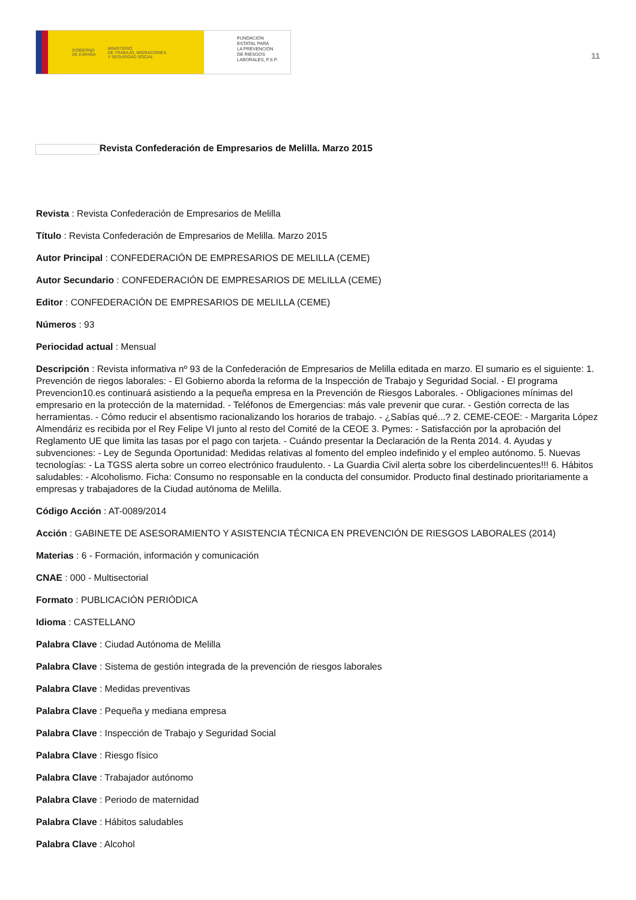GOBIERNO
DE ESPAÑA MINISTERIO
DE TRABAJO, MIGRACIONES
Y SEGURIDAD SOCIAL
FUNDACIÓN
ESTATAL PARA
LA PREVENCIÓN
DE RIESGOS
LABORALES, F.S.P.
11
Revista Confederación de Empresarios de Melilla. Marzo 2015
Revista : Revista Confederación de Empresarios de Melilla
Título : Revista Confederación de Empresarios de Melilla. Marzo 2015
Autor Principal : CONFEDERACIÓN DE EMPRESARIOS DE MELILLA (CEME)
Autor Secundario : CONFEDERACIÓN DE EMPRESARIOS DE MELILLA (CEME)
Editor : CONFEDERACIÓN DE EMPRESARIOS DE MELILLA (CEME)
Números : 93
Periocidad actual : Mensual
Descripción : Revista informativa nº 93 de la Confederación de Empresarios de Melilla editada en marzo. El sumario es el siguiente: 1. Prevención de riegos laborales: - El Gobierno aborda la reforma de la Inspección de Trabajo y Seguridad Social. - El programa Prevencion10.es continuará asistiendo a la pequeña empresa en la Prevención de Riesgos Laborales. - Obligaciones mínimas del empresario en la protección de la maternidad. - Teléfonos de Emergencias: más vale prevenir que curar. - Gestión correcta de las herramientas. - Cómo reducir el absentismo racionalizando los horarios de trabajo. - ¿Sabías qué...? 2. CEME-CEOE: - Margarita López Almendáriz es recibida por el Rey Felipe VI junto al resto del Comité de la CEOE 3. Pymes: - Satisfacción por la aprobación del Reglamento UE que limita las tasas por el pago con tarjeta. - Cuándo presentar la Declaración de la Renta 2014. 4. Ayudas y subvenciones: - Ley de Segunda Oportunidad: Medidas relativas al fomento del empleo indefinido y el empleo autónomo. 5. Nuevas tecnologías: - La TGSS alerta sobre un correo electrónico fraudulento. - La Guardia Civil alerta sobre los ciberdelincuentes!!! 6. Hábitos saludables: - Alcoholismo. Ficha: Consumo no responsable en la conducta del consumidor. Producto final destinado prioritariamente a empresas y trabajadores de la Ciudad autónoma de Melilla.
Código Acción : AT-0089/2014
Acción : GABINETE DE ASESORAMIENTO Y ASISTENCIA TÉCNICA EN PREVENCIÓN DE RIESGOS LABORALES (2014)
Materias : 6 - Formación, información y comunicación
CNAE : 000 - Multisectorial
Formato : PUBLICACIÓN PERIÓDICA
Idioma : CASTELLANO
Palabra Clave : Ciudad Autónoma de Melilla
Palabra Clave : Sistema de gestión integrada de la prevención de riesgos laborales
Palabra Clave : Medidas preventivas
Palabra Clave : Pequeña y mediana empresa
Palabra Clave : Inspección de Trabajo y Seguridad Social
Palabra Clave : Riesgo físico
Palabra Clave : Trabajador autónomo
Palabra Clave : Periodo de maternidad
Palabra Clave : Hábitos saludables
Palabra Clave : Alcohol